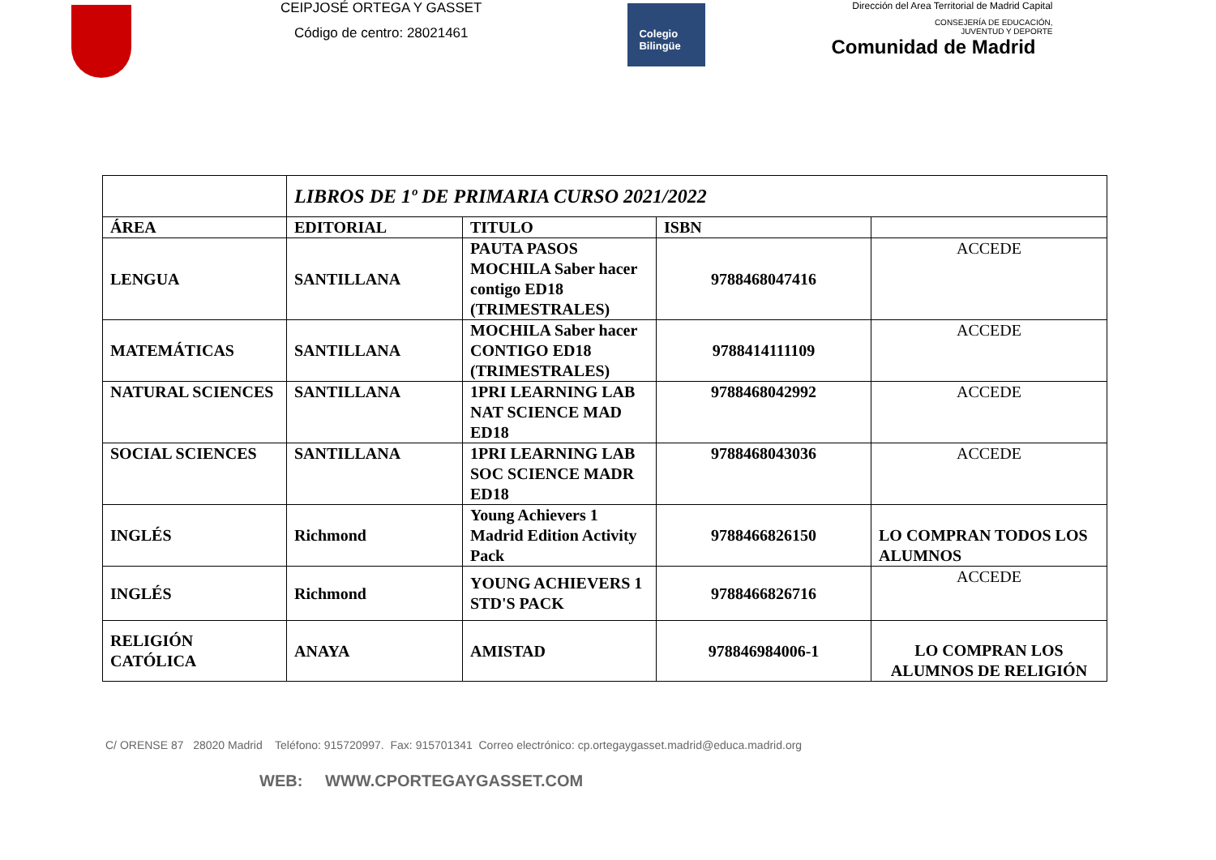CEIPJOSÉ ORTEGA Y GASSET
Código de centro: 28021461
Colegio
Bilingüe
Dirección del Area Territorial de Madrid Capital
CONSEJERÍA DE EDUCACIÓN,
JUVENTUD Y DEPORTE
Comunidad de Madrid
| | LIBROS DE 1º DE PRIMARIA CURSO 2021/2022 | | | |
| ÁREA | EDITORIAL | TITULO | ISBN | |
| LENGUA | SANTILLANA | PAUTA PASOS MOCHILA Saber hacer contigo ED18 (TRIMESTRALES) | 9788468047416 | ACCEDE |
| MATEMÁTICAS | SANTILLANA | MOCHILA Saber hacer CONTIGO ED18 (TRIMESTRALES) | 9788414111109 | ACCEDE |
| NATURAL SCIENCES | SANTILLANA | 1PRI LEARNING LAB NAT SCIENCE MAD ED18 | 9788468042992 | ACCEDE |
| SOCIAL SCIENCES | SANTILLANA | 1PRI LEARNING LAB SOC SCIENCE MADR ED18 | 9788468043036 | ACCEDE |
| INGLÉS | Richmond | Young Achievers 1 Madrid Edition Activity Pack | 9788466826150 | LO COMPRAN TODOS LOS ALUMNOS |
| INGLÉS | Richmond | YOUNG ACHIEVERS 1 STD'S PACK | 9788466826716 | ACCEDE |
| RELIGIÓN CATÓLICA | ANAYA | AMISTAD | 978846984006-1 | LO COMPRAN LOS ALUMNOS DE RELIGIÓN |
C/ ORENSE 87 28020 Madrid Teléfono: 915720997. Fax: 915701341 Correo electrónico: cp.ortegaygasset.madrid@educa.madrid.org
WEB: WWW.CPORTEGAYGASSET.COM